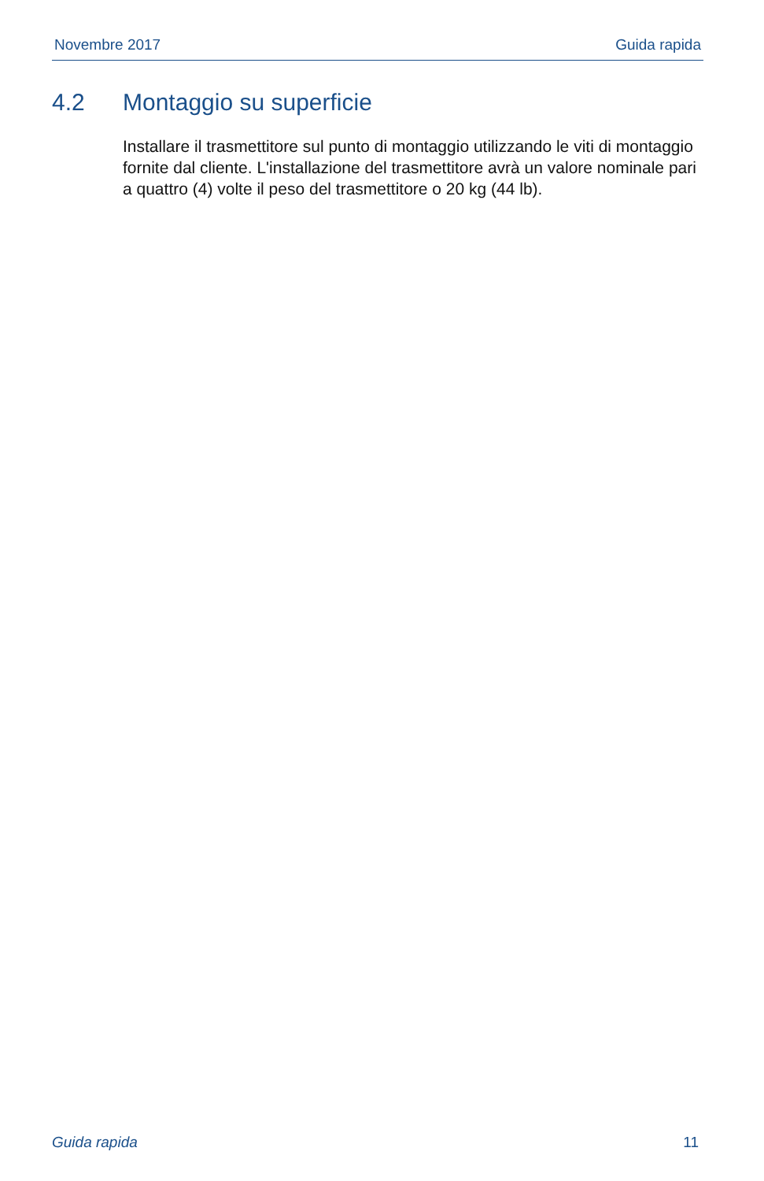Novembre 2017 Guida rapida
4.2 Montaggio su superficie
Installare il trasmettitore sul punto di montaggio utilizzando le viti di montaggio fornite dal cliente. L'installazione del trasmettitore avrà un valore nominale pari a quattro (4) volte il peso del trasmettitore o 20 kg (44 lb).
Guida rapida 11